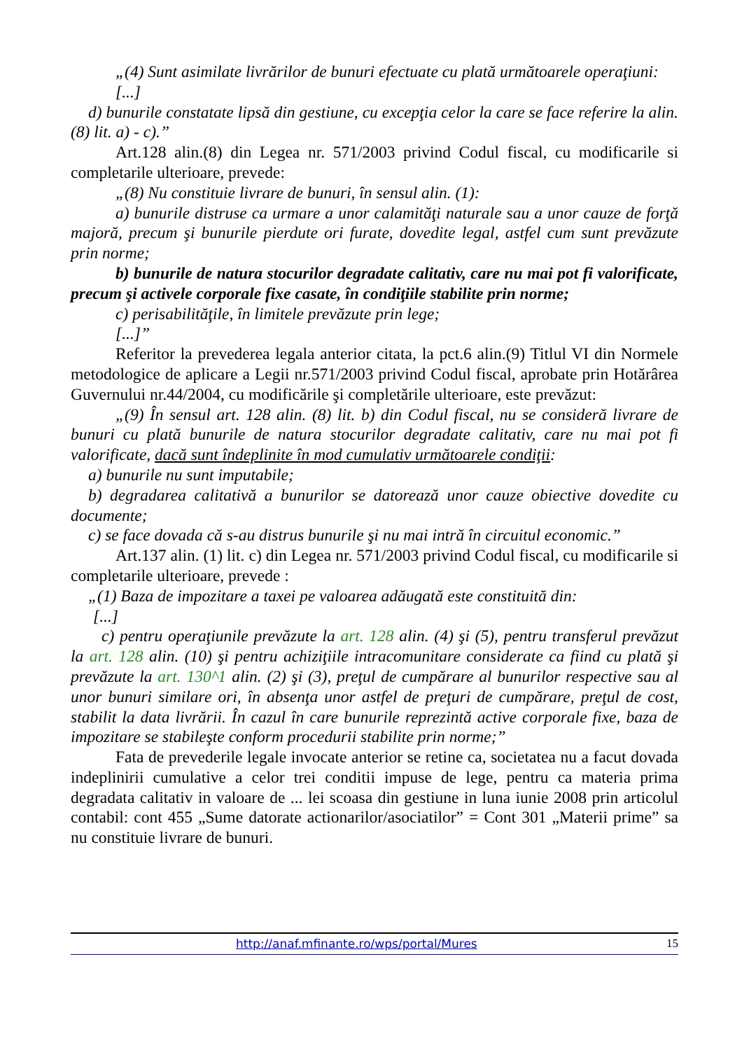„(4) Sunt asimilate livrărilor de bunuri efectuate cu plată următoarele operaţiuni:
[...]
d) bunurile constatate lipsă din gestiune, cu excepţia celor la care se face referire la alin. (8) lit. a) - c).”
Art.128 alin.(8) din Legea nr. 571/2003 privind Codul fiscal, cu modificarile si completarile ulterioare, prevede:
„(8) Nu constituie livrare de bunuri, în sensul alin. (1):
a) bunurile distruse ca urmare a unor calamităţi naturale sau a unor cauze de forţă majoră, precum şi bunurile pierdute ori furate, dovedite legal, astfel cum sunt prevăzute prin norme;
b) bunurile de natura stocurilor degradate calitativ, care nu mai pot fi valorificate, precum şi activele corporale fixe casate, în condiţiile stabilite prin norme;
c) perisabilităţile, în limitele prevăzute prin lege;
[...]”
Referitor la prevederea legala anterior citata, la pct.6 alin.(9) Titlul VI din Normele metodologice de aplicare a Legii nr.571/2003 privind Codul fiscal, aprobate prin Hotărârea Guvernului nr.44/2004, cu modificările şi completările ulterioare, este prevăzut:
„(9) În sensul art. 128 alin. (8) lit. b) din Codul fiscal, nu se consideră livrare de bunuri cu plată bunurile de natura stocurilor degradate calitativ, care nu mai pot fi valorificate, dacă sunt îndeplinite în mod cumulativ următoarele condiţii:
a) bunurile nu sunt imputabile;
b) degradarea calitativă a bunurilor se datorează unor cauze obiective dovedite cu documente;
c) se face dovada că s-au distrus bunurile şi nu mai intră în circuitul economic.”
Art.137 alin. (1) lit. c) din Legea nr. 571/2003 privind Codul fiscal, cu modificarile si completarile ulterioare, prevede :
„(1) Baza de impozitare a taxei pe valoarea adăugată este constituită din:
[...]
c) pentru operaţiunile prevăzute la art. 128 alin. (4) şi (5), pentru transferul prevăzut la art. 128 alin. (10) şi pentru achiziţiile intracomunitare considerate ca fiind cu plată şi prevăzute la art. 130^1 alin. (2) şi (3), preţul de cumpărare al bunurilor respective sau al unor bunuri similare ori, în absenţa unor astfel de preţuri de cumpărare, preţul de cost, stabilit la data livrării. În cazul în care bunurile reprezintă active corporale fixe, baza de impozitare se stabileşte conform procedurii stabilite prin norme;”
Fata de prevederile legale invocate anterior se retine ca, societatea nu a facut dovada indeplinirii cumulative a celor trei conditii impuse de lege, pentru ca materia prima degradata calitativ in valoare de ... lei scoasa din gestiune in luna iunie 2008 prin articolul contabil: cont 455 „Sume datorate actionarilor/asociatilor” = Cont 301 „Materii prime” sa nu constituie livrare de bunuri.
http://anaf.mfinante.ro/wps/portal/Mures 15